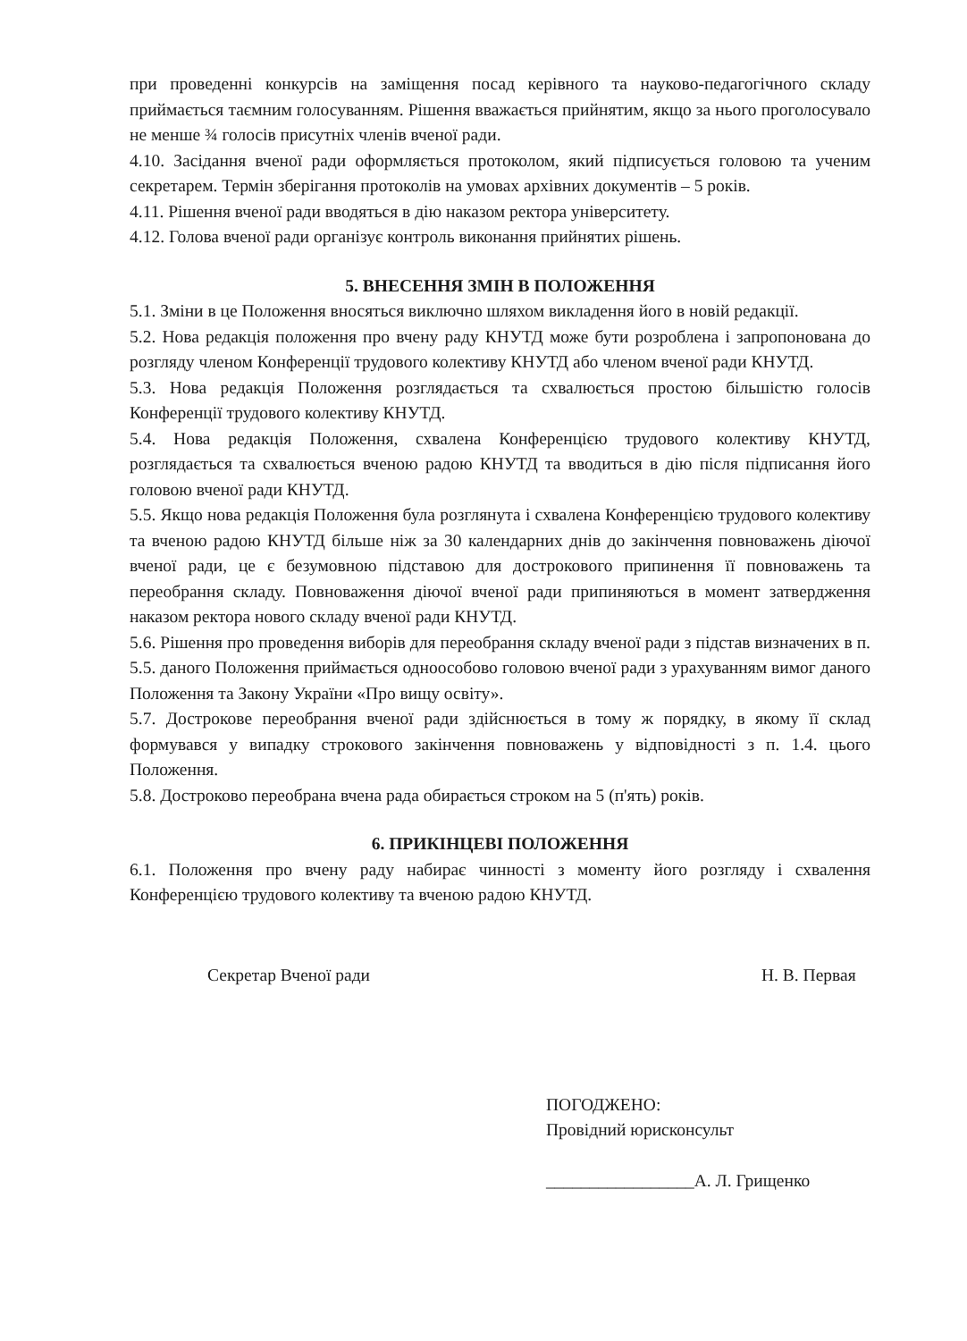при проведенні конкурсів на заміщення посад керівного та науково-педагогічного складу приймається таємним голосуванням. Рішення вважається прийнятим, якщо за нього проголосувало не менше ¾ голосів присутніх членів вченої ради.
4.10. Засідання вченої ради оформляється протоколом, який підписується головою та ученим секретарем. Термін зберігання протоколів на умовах архівних документів – 5 років.
4.11. Рішення вченої ради вводяться в дію наказом ректора університету.
4.12. Голова вченої ради організує контроль виконання прийнятих рішень.
5. ВНЕСЕННЯ ЗМІН В ПОЛОЖЕННЯ
5.1. Зміни в це Положення вносяться виключно шляхом викладення його в новій редакції.
5.2. Нова редакція положення про вчену раду КНУТД може бути розроблена і запропонована до розгляду членом Конференції трудового колективу КНУТД або членом вченої ради КНУТД.
5.3. Нова редакція Положення розглядається та схвалюється простою більшістю голосів Конференції трудового колективу КНУТД.
5.4. Нова редакція Положення, схвалена Конференцією трудового колективу КНУТД, розглядається та схвалюється вченою радою КНУТД та вводиться в дію після підписання його головою вченої ради КНУТД.
5.5. Якщо нова редакція Положення була розглянута і схвалена Конференцією трудового колективу та вченою радою КНУТД більше ніж за 30 календарних днів до закінчення повноважень діючої вченої ради, це є безумовною підставою для дострокового припинення її повноважень та переобрання складу. Повноваження діючої вченої ради припиняються в момент затвердження наказом ректора нового складу вченої ради КНУТД.
5.6. Рішення про проведення виборів для переобрання складу вченої ради з підстав визначених в п. 5.5. даного Положення приймається одноособово головою вченої ради з урахуванням вимог даного Положення та Закону України «Про вищу освіту».
5.7. Дострокове переобрання вченої ради здійснюється в тому ж порядку, в якому її склад формувався у випадку строкового закінчення повноважень у відповідності з п. 1.4. цього Положення.
5.8. Достроково переобрана вчена рада обирається строком на 5 (п'ять) років.
6. ПРИКІНЦЕВІ ПОЛОЖЕННЯ
6.1. Положення про вчену раду набирає чинності з моменту його розгляду і схвалення Конференцією трудового колективу та вченою радою КНУТД.
Секретар Вченої ради Н. В. Первая
ПОГОДЖЕНО:
Провідний юрисконсульт
_________________А. Л. Грищенко